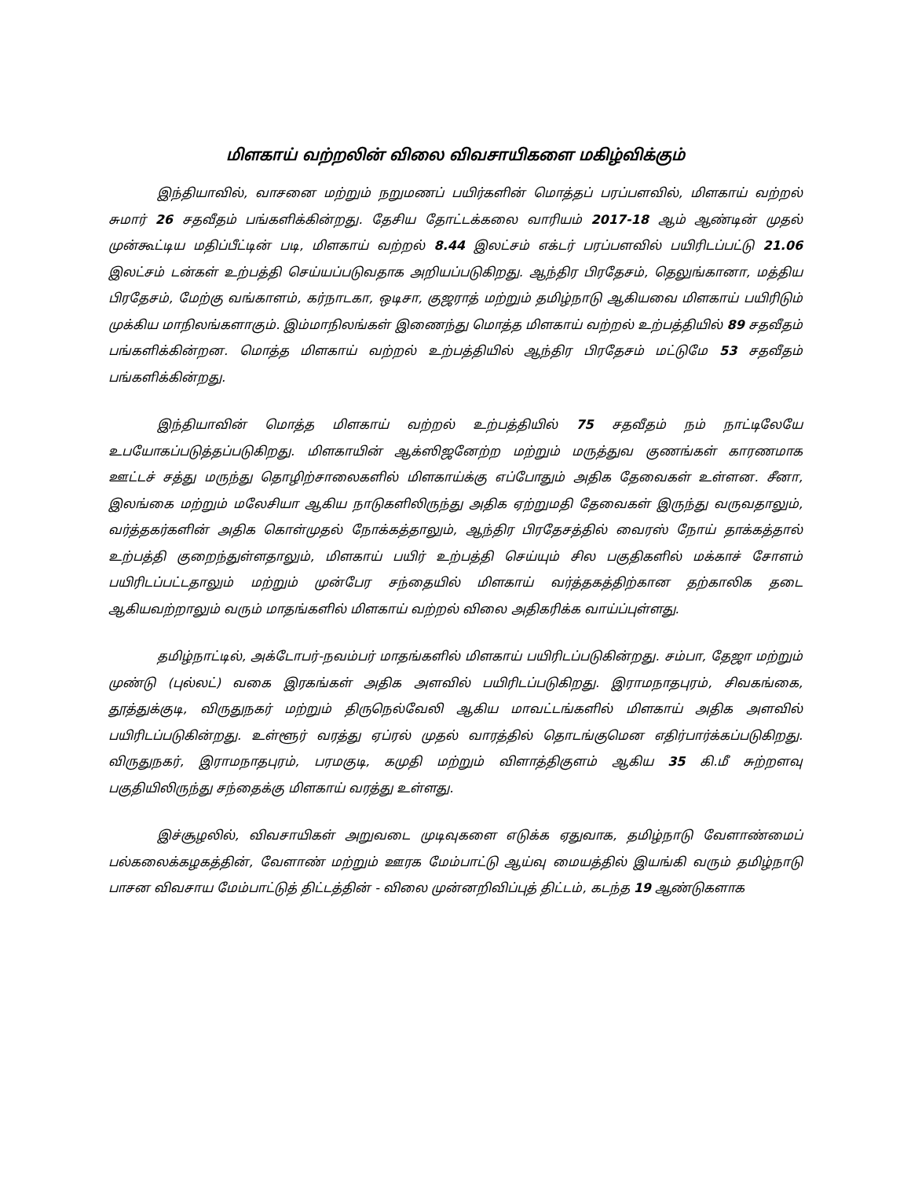மிளகாய் வற்றலின் விலை விவசாயிகளை மகிழ்விக்கும்
இந்தியாவில், வாசனை மற்றும் நறுமணப் பயிர்களின் மொத்தப் பரப்பளவில், மிளகாய் வற்றல் சுமார் 26 சதவீதம் பங்களிக்கின்றது. தேசிய தோட்டக்கலை வாரியம் 2017-18 ஆம் ஆண்டின் முதல் முன்கூட்டிய மதிப்பீட்டின் படி, மிளகாய் வற்றல் 8.44 இலட்சம் எக்டர் பரப்பளவில் பயிரிடப்பட்டு 21.06 இலட்சம் டன்கள் உற்பத்தி செய்யப்படுவதாக அறியப்படுகிறது. ஆந்திர பிரதேசம், தெலுங்கானா, மத்திய பிரதேசம், மேற்கு வங்காளம், கர்நாடகா, ஒடிசா, குஜராத் மற்றும் தமிழ்நாடு ஆகியவை மிளகாய் பயிரிடும் முக்கிய மாநிலங்களாகும். இம்மாநிலங்கள் இணைந்து மொத்த மிளகாய் வற்றல் உற்பத்தியில் 89 சதவீதம் பங்களிக்கின்றன. மொத்த மிளகாய் வற்றல் உற்பத்தியில் ஆந்திர பிரதேசம் மட்டுமே 53 சதவீதம் பங்களிக்கின்றது.
இந்தியாவின் மொத்த மிளகாய் வற்றல் உற்பத்தியில் 75 சதவீதம் நம் நாட்டிலேயே உபயோகப்படுத்தப்படுகிறது. மிளகாயின் ஆக்ஸிஜனேற்ற மற்றும் மருத்துவ குணங்கள் காரணமாக ஊட்டச் சத்து மருந்து தொழிற்சாலைகளில் மிளகாய்க்கு எப்போதும் அதிக தேவைகள் உள்ளன. சீனா, இலங்கை மற்றும் மலேசியா ஆகிய நாடுகளிலிருந்து அதிக ஏற்றுமதி தேவைகள் இருந்து வருவதாலும், வர்த்தகர்களின் அதிக கொள்முதல் நோக்கத்தாலும், ஆந்திர பிரதேசத்தில் வைரஸ் நோய் தாக்கத்தால் உற்பத்தி குறைந்துள்ளதாலும், மிளகாய் பயிர் உற்பத்தி செய்யும் சில பகுதிகளில் மக்காச் சோளம் பயிரிடப்பட்டதாலும் மற்றும் முன்பேர சந்தையில் மிளகாய் வர்த்தகத்திற்கான தற்காலிக தடை ஆகியவற்றாலும் வரும் மாதங்களில் மிளகாய் வற்றல் விலை அதிகரிக்க வாய்ப்புள்ளது.
தமிழ்நாட்டில், அக்டோபர்-நவம்பர் மாதங்களில் மிளகாய் பயிரிடப்படுகின்றது. சம்பா, தேஜா மற்றும் முண்டு (புல்லட்) வகை இரகங்கள் அதிக அளவில் பயிரிடப்படுகிறது. இராமநாதபுரம், சிவகங்கை, தூத்துக்குடி, விருதுநகர் மற்றும் திருநெல்வேலி ஆகிய மாவட்டங்களில் மிளகாய் அதிக அளவில் பயிரிடப்படுகின்றது. உள்ளூர் வரத்து ஏப்ரல் முதல் வாரத்தில் தொடங்குமென எதிர்பார்க்கப்படுகிறது. விருதுநகர், இராமநாதபுரம், பரமகுடி, கமுதி மற்றும் விளாத்திகுளம் ஆகிய 35 கி.மீ சுற்றளவு பகுதியிலிருந்து சந்தைக்கு மிளகாய் வரத்து உள்ளது.
இச்சூழலில், விவசாயிகள் அறுவடை முடிவுகளை எடுக்க ஏதுவாக, தமிழ்நாடு வேளாண்மைப் பல்கலைக்கழகத்தின், வேளாண் மற்றும் ஊரக மேம்பாட்டு ஆய்வு மையத்தில் இயங்கி வரும் தமிழ்நாடு பாசன விவசாய மேம்பாட்டுத் திட்டத்தின் - விலை முன்னறிவிப்புத் திட்டம், கடந்த 19 ஆண்டுகளாக